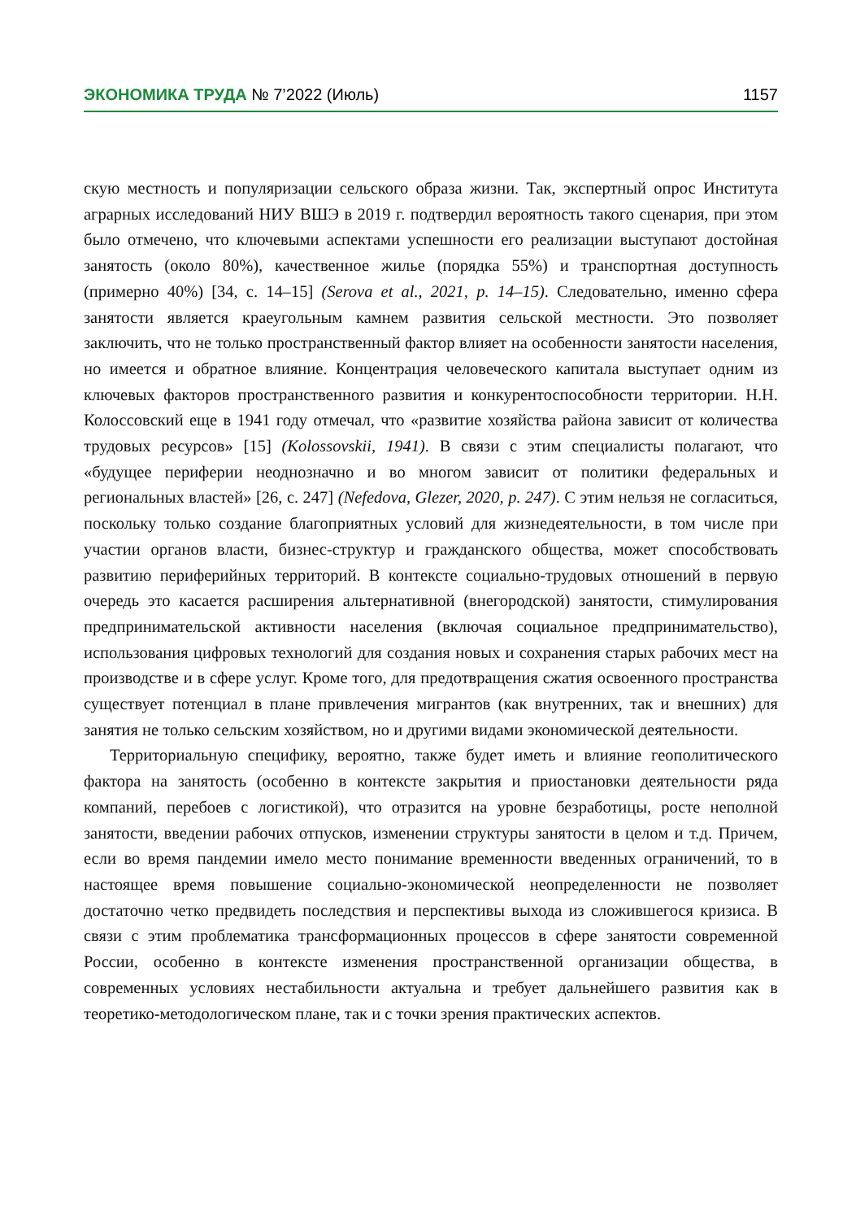ЭКОНОМИКА ТРУДА № 7’2022 (Июль) 1157
скую местность и популяризации сельского образа жизни. Так, экспертный опрос Института аграрных исследований НИУ ВШЭ в 2019 г. подтвердил вероятность такого сценария, при этом было отмечено, что ключевыми аспектами успешности его реализации выступают достойная занятость (около 80%), качественное жилье (порядка 55%) и транспортная доступность (примерно 40%) [34, с. 14–15] (Serova et al., 2021, p. 14–15). Следовательно, именно сфера занятости является краеугольным камнем развития сельской местности. Это позволяет заключить, что не только пространственный фактор влияет на особенности занятости населения, но имеется и обратное влияние. Концентрация человеческого капитала выступает одним из ключевых факторов пространственного развития и конкурентоспособности территории. Н.Н. Колоссовский еще в 1941 году отмечал, что «развитие хозяйства района зависит от количества трудовых ресурсов» [15] (Kolossovskii, 1941). В связи с этим специалисты полагают, что «будущее периферии неоднозначно и во многом зависит от политики федеральных и региональных властей» [26, с. 247] (Nefedova, Glezer, 2020, p. 247). С этим нельзя не согласиться, поскольку только создание благоприятных условий для жизнедеятельности, в том числе при участии органов власти, бизнес-структур и гражданского общества, может способствовать развитию периферийных территорий. В контексте социально-трудовых отношений в первую очередь это касается расширения альтернативной (внегородской) занятости, стимулирования предпринимательской активности населения (включая социальное предпринимательство), использования цифровых технологий для создания новых и сохранения старых рабочих мест на производстве и в сфере услуг. Кроме того, для предотвращения сжатия освоенного пространства существует потенциал в плане привлечения мигрантов (как внутренних, так и внешних) для занятия не только сельским хозяйством, но и другими видами экономической деятельности.
Территориальную специфику, вероятно, также будет иметь и влияние геополитического фактора на занятость (особенно в контексте закрытия и приостановки деятельности ряда компаний, перебоев с логистикой), что отразится на уровне безработицы, росте неполной занятости, введении рабочих отпусков, изменении структуры занятости в целом и т.д. Причем, если во время пандемии имело место понимание временности введенных ограничений, то в настоящее время повышение социально-экономической неопределенности не позволяет достаточно четко предвидеть последствия и перспективы выхода из сложившегося кризиса. В связи с этим проблематика трансформационных процессов в сфере занятости современной России, особенно в контексте изменения пространственной организации общества, в современных условиях нестабильности актуальна и требует дальнейшего развития как в теоретико-методологическом плане, так и с точки зрения практических аспектов.